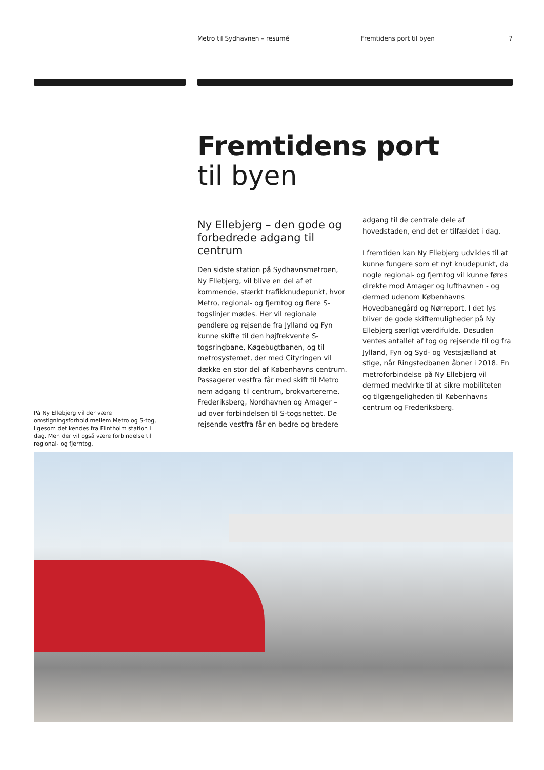Metro til Sydhavnen – resumé Fremtidens port til byen 7
Fremtidens port
til byen
Ny Ellebjerg – den gode og forbedrede adgang til centrum
Den sidste station på Sydhavnsmetroen, Ny Ellebjerg, vil blive en del af et kommende, stærkt trafikknudepunkt, hvor Metro, regional- og fjerntog og flere S-togslinjer mødes. Her vil regionale pendlere og rejsende fra Jylland og Fyn kunne skifte til den højfrekvente S-togsringbane, Køgebugtbanen, og til metrosystemet, der med Cityringen vil dække en stor del af Københavns centrum. Passagerer vestfra får med skift til Metro nem adgang til centrum, brokvartererne, Frederiksberg, Nordhavnen og Amager – ud over forbindelsen til S-togsnettet. De rejsende vestfra får en bedre og bredere
adgang til de centrale dele af hovedstaden, end det er tilfældet i dag.
I fremtiden kan Ny Ellebjerg udvikles til at kunne fungere som et nyt knudepunkt, da nogle regional- og fjerntog vil kunne føres direkte mod Amager og lufthavnen - og dermed udenom Københavns Hovedbanegård og Nørreport. I det lys bliver de gode skiftemuligheder på Ny Ellebjerg særligt værdifulde. Desuden ventes antallet af tog og rejsende til og fra Jylland, Fyn og Syd- og Vestsjælland at stige, når Ringstedbanen åbner i 2018. En metroforbindelse på Ny Ellebjerg vil dermed medvirke til at sikre mobiliteten og tilgængeligheden til Københavns centrum og Frederiksberg.
På Ny Ellebjerg vil der være omstigningsforhold mellem Metro og S-tog, ligesom det kendes fra Flintholm station i dag. Men der vil også være forbindelse til regional- og fjerntog.